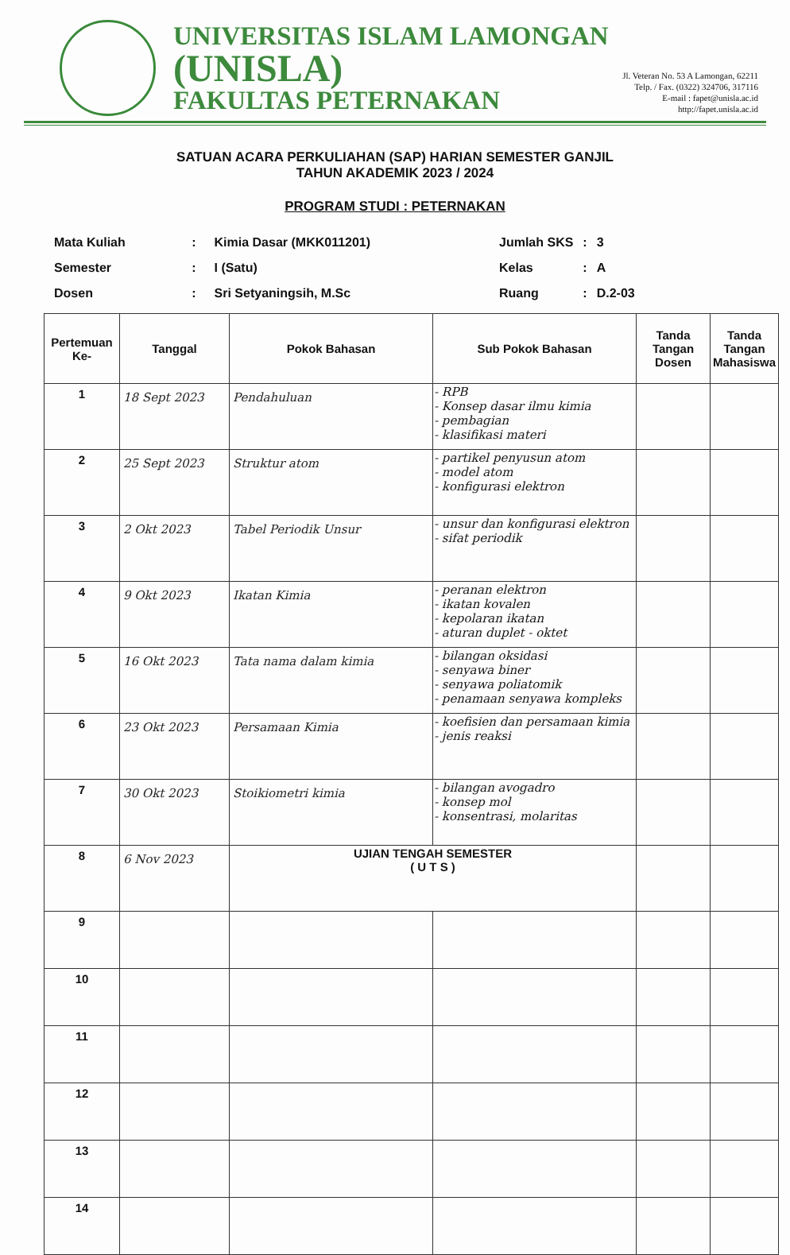UNIVERSITAS ISLAM LAMONGAN
(UNISLA)
FAKULTAS PETERNAKAN
Jl. Veteran No. 53 A Lamongan, 62211
Telp. / Fax. (0322) 324706, 317116
E-mail : fapet@unisla.ac.id
http://fapet.unisla.ac.id
SATUAN ACARA PERKULIAHAN (SAP) HARIAN SEMESTER GANJIL
TAHUN AKADEMIK 2023 / 2024
PROGRAM STUDI : PETERNAKAN
| Mata Kuliah | : | Kimia Dasar (MKK011201) |
| Semester | : | I (Satu) |
| Dosen | : | Sri Setyaningsih, M.Sc |
| Jumlah SKS | : | 3 |
| Kelas | : | A |
| Ruang | : | D.2-03 |
| Pertemuan Ke- | Tanggal | Pokok Bahasan | Sub Pokok Bahasan | Tanda Tangan Dosen | Tanda Tangan Mahasiswa |
| --- | --- | --- | --- | --- | --- |
| 1 | 18 Sept 2023 | Pendahuluan | - RPB - Konsep dasar ilmu kimia - pembagian - klasifikasi materi | | |
| 2 | 25 Sept 2023 | Struktur atom | - partikel penyusun atom - model atom - konfigurasi elektron | | |
| 3 | 2 Okt 2023 | Tabel Periodik Unsur | - unsur dan konfigurasi elektron - sifat periodik | | |
| 4 | 9 Okt 2023 | Ikatan Kimia | - peranan elektron - ikatan kovalen - kepolaran ikatan - aturan duplet - oktet | | |
| 5 | 16 Okt 2023 | Tata nama dalam kimia | - bilangan oksidasi - senyawa biner - senyawa poliatomik - penamaan senyawa kompleks | | |
| 6 | 23 Okt 2023 | Persamaan Kimia | - koefisien dan persamaan kimia - jenis reaksi | | |
| 7 | 30 Okt 2023 | Stoikiometri kimia | - bilangan avogadro - konsep mol - konsentrasi, molaritas | | |
| 8 | 6 Nov 2023 | UJIAN TENGAH SEMESTER ( U T S ) | | | |
| 9 | | | | | |
| 10 | | | | | |
| 11 | | | | | |
| 12 | | | | | |
| 13 | | | | | |
| 14 | | | | | |